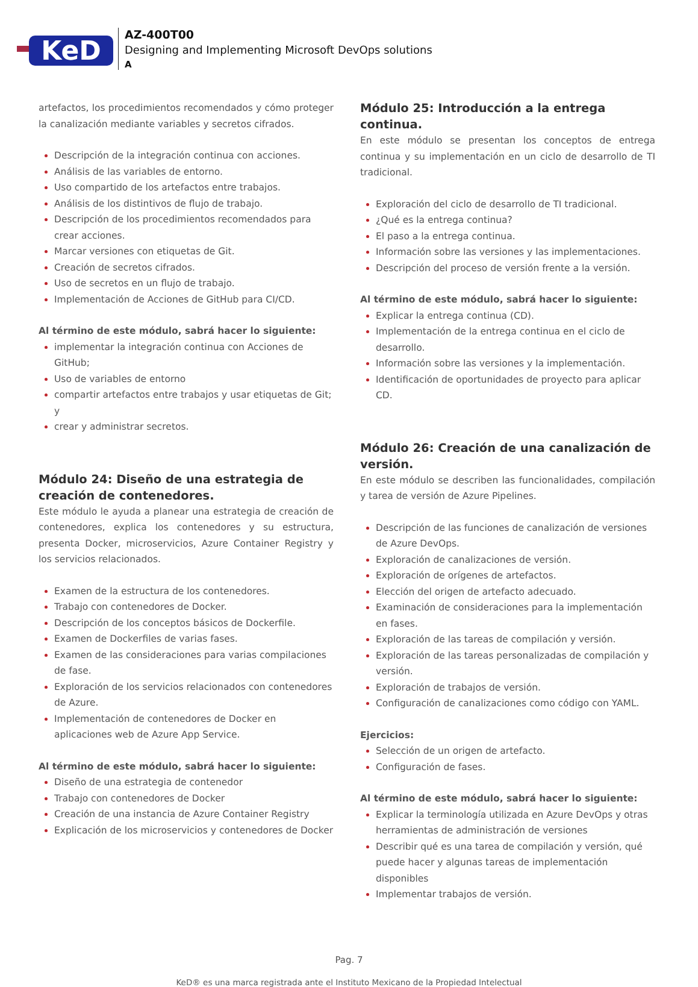KeD
AZ-400T00
Designing and Implementing Microsoft DevOps solutions
A
artefactos, los procedimientos recomendados y cómo proteger la canalización mediante variables y secretos cifrados.
Descripción de la integración continua con acciones.
Análisis de las variables de entorno.
Uso compartido de los artefactos entre trabajos.
Análisis de los distintivos de flujo de trabajo.
Descripción de los procedimientos recomendados para crear acciones.
Marcar versiones con etiquetas de Git.
Creación de secretos cifrados.
Uso de secretos en un flujo de trabajo.
Implementación de Acciones de GitHub para CI/CD.
Al término de este módulo, sabrá hacer lo siguiente:
implementar la integración continua con Acciones de GitHub;
Uso de variables de entorno
compartir artefactos entre trabajos y usar etiquetas de Git; y
crear y administrar secretos.
Módulo 24: Diseño de una estrategia de creación de contenedores.
Este módulo le ayuda a planear una estrategia de creación de contenedores, explica los contenedores y su estructura, presenta Docker, microservicios, Azure Container Registry y los servicios relacionados.
Examen de la estructura de los contenedores.
Trabajo con contenedores de Docker.
Descripción de los conceptos básicos de Dockerfile.
Examen de Dockerfiles de varias fases.
Examen de las consideraciones para varias compilaciones de fase.
Exploración de los servicios relacionados con contenedores de Azure.
Implementación de contenedores de Docker en aplicaciones web de Azure App Service.
Al término de este módulo, sabrá hacer lo siguiente:
Diseño de una estrategia de contenedor
Trabajo con contenedores de Docker
Creación de una instancia de Azure Container Registry
Explicación de los microservicios y contenedores de Docker
Módulo 25: Introducción a la entrega continua.
En este módulo se presentan los conceptos de entrega continua y su implementación en un ciclo de desarrollo de TI tradicional.
Exploración del ciclo de desarrollo de TI tradicional.
¿Qué es la entrega continua?
El paso a la entrega continua.
Información sobre las versiones y las implementaciones.
Descripción del proceso de versión frente a la versión.
Al término de este módulo, sabrá hacer lo siguiente:
Explicar la entrega continua (CD).
Implementación de la entrega continua en el ciclo de desarrollo.
Información sobre las versiones y la implementación.
Identificación de oportunidades de proyecto para aplicar CD.
Módulo 26: Creación de una canalización de versión.
En este módulo se describen las funcionalidades, compilación y tarea de versión de Azure Pipelines.
Descripción de las funciones de canalización de versiones de Azure DevOps.
Exploración de canalizaciones de versión.
Exploración de orígenes de artefactos.
Elección del origen de artefacto adecuado.
Examinación de consideraciones para la implementación en fases.
Exploración de las tareas de compilación y versión.
Exploración de las tareas personalizadas de compilación y versión.
Exploración de trabajos de versión.
Configuración de canalizaciones como código con YAML.
Ejercicios:
Selección de un origen de artefacto.
Configuración de fases.
Al término de este módulo, sabrá hacer lo siguiente:
Explicar la terminología utilizada en Azure DevOps y otras herramientas de administración de versiones
Describir qué es una tarea de compilación y versión, qué puede hacer y algunas tareas de implementación disponibles
Implementar trabajos de versión.
Pag. 7
KeD® es una marca registrada ante el Instituto Mexicano de la Propiedad Intelectual